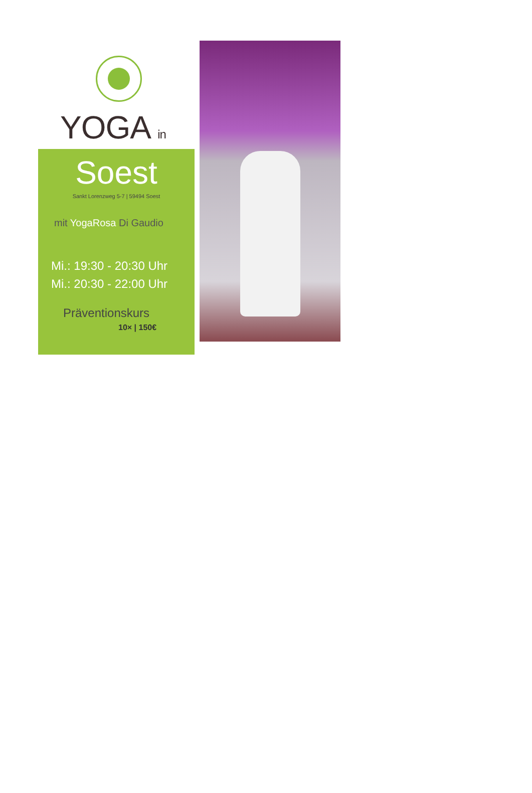YOGA in
Soest
Sankt Lorenzweg 5-7 | 59494 Soest
mit YogaRosa Di Gaudio
Mi.: 19:30 - 20:30 Uhr
Mi.: 20:30 - 22:00 Uhr
Präventionskurs
10× | 150€